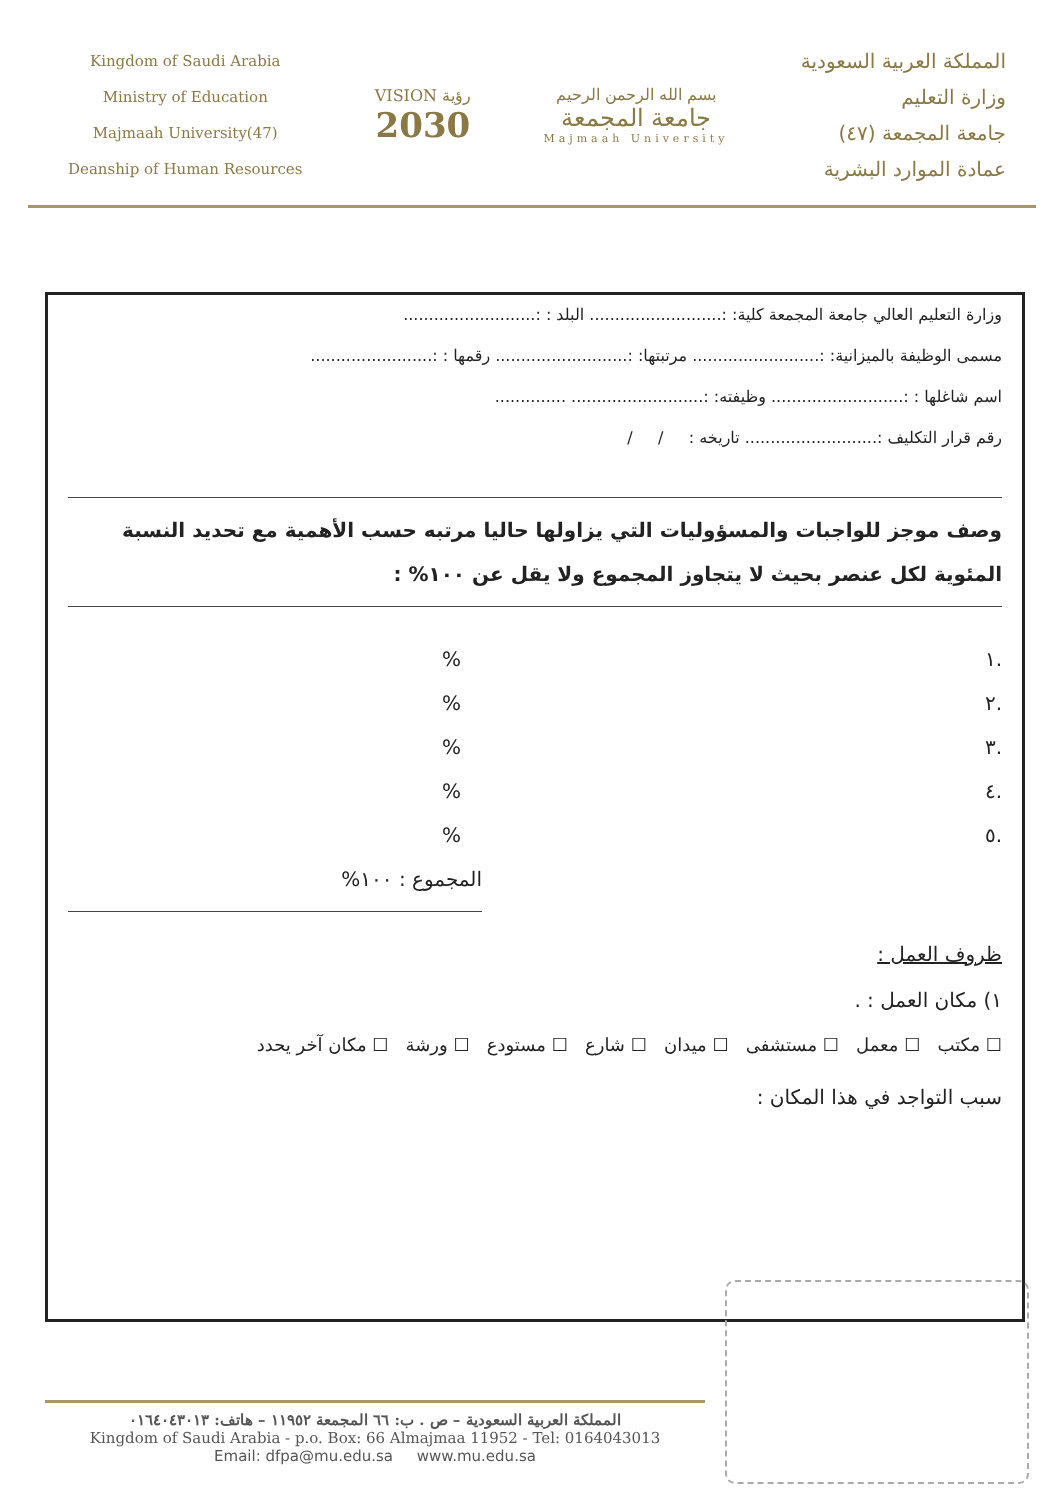Kingdom of Saudi Arabia
Ministry of Education
Majmaah University(47)
Deanship of Human Resources
VISION رؤية
2030
بسم الله الرحمن الرحيم
جامعة المجمعة
Majmaah University
المملكة العربية السعودية
وزارة التعليم
جامعة المجمعة (٤٧)
عمادة الموارد البشرية
وزارة التعليم العالي جامعة المجمعة كلية: :.......................... البلد : :..........................
مسمى الوظيفة بالميزانية: :......................... مرتبتها: :.......................... رقمها : :........................
اسم شاغلها : :.......................... وظيفته: :.......................... ..............
رقم قرار التكليف :.......................... تاريخه : / /
وصف موجز للواجبات والمسؤوليات التي يزاولها حاليا مرتبه حسب الأهمية مع تحديد النسبة المئوية لكل عنصر بحيث لا يتجاوز المجموع ولا يقل عن ١٠٠% :
.١%
.٢%
.٣%
.٤%
.٥%
المجموع : ١٠٠%
ظروف العمل :
١) مكان العمل : .
☐ مكتب ☐ معمل ☐ مستشفى ☐ ميدان ☐ شارع ☐ مستودع ☐ ورشة ☐ مكان آخر يحدد
سبب التواجد في هذا المكان :
المملكة العربية السعودية – ص . ب: ٦٦ المجمعة ١١٩٥٢ – هاتف: ٠١٦٤٠٤٣٠١٣
Kingdom of Saudi Arabia - p.o. Box: 66 Almajmaa 11952 - Tel: 0164043013
Email: dfpa@mu.edu.sa www.mu.edu.sa